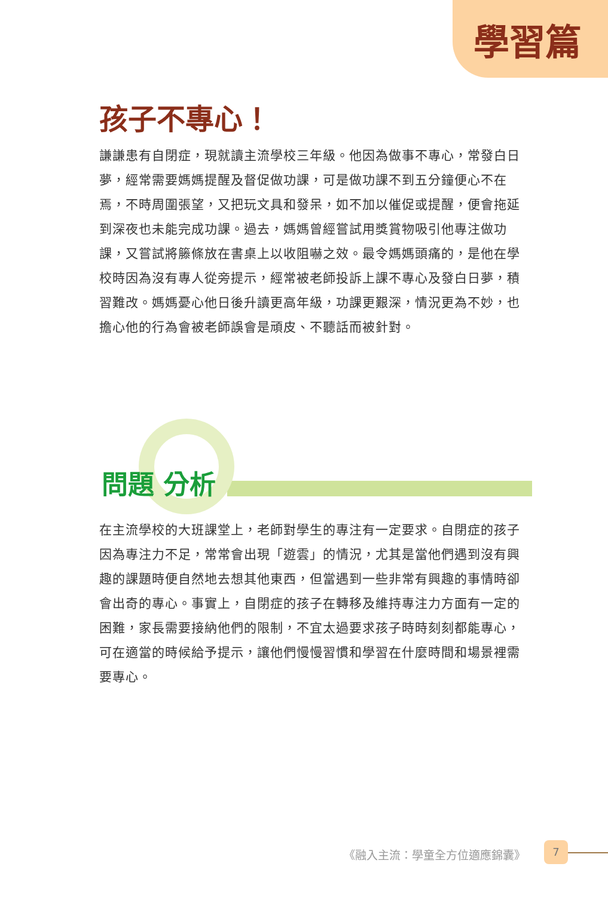學習篇
孩子不專心！
謙謙患有自閉症，現就讀主流學校三年級。他因為做事不專心，常發白日夢，經常需要媽媽提醒及督促做功課，可是做功課不到五分鐘便心不在焉，不時周圍張望，又把玩文具和發呆，如不加以催促或提醒，便會拖延到深夜也未能完成功課。過去，媽媽曾經嘗試用獎賞物吸引他專注做功課，又嘗試將籐條放在書桌上以收阻嚇之效。最令媽媽頭痛的，是他在學校時因為沒有專人從旁提示，經常被老師投訴上課不專心及發白日夢，積習難改。媽媽憂心他日後升讀更高年級，功課更艱深，情況更為不妙，也擔心他的行為會被老師誤會是頑皮、不聽話而被針對。
問題 分析
在主流學校的大班課堂上，老師對學生的專注有一定要求。自閉症的孩子因為專注力不足，常常會出現「遊雲」的情況，尤其是當他們遇到沒有興趣的課題時便自然地去想其他東西，但當遇到一些非常有興趣的事情時卻會出奇的專心。事實上，自閉症的孩子在轉移及維持專注力方面有一定的困難，家長需要接納他們的限制，不宜太過要求孩子時時刻刻都能專心，可在適當的時候給予提示，讓他們慢慢習慣和學習在什麼時間和場景裡需要專心。
《融入主流：學童全方位適應錦囊》 7